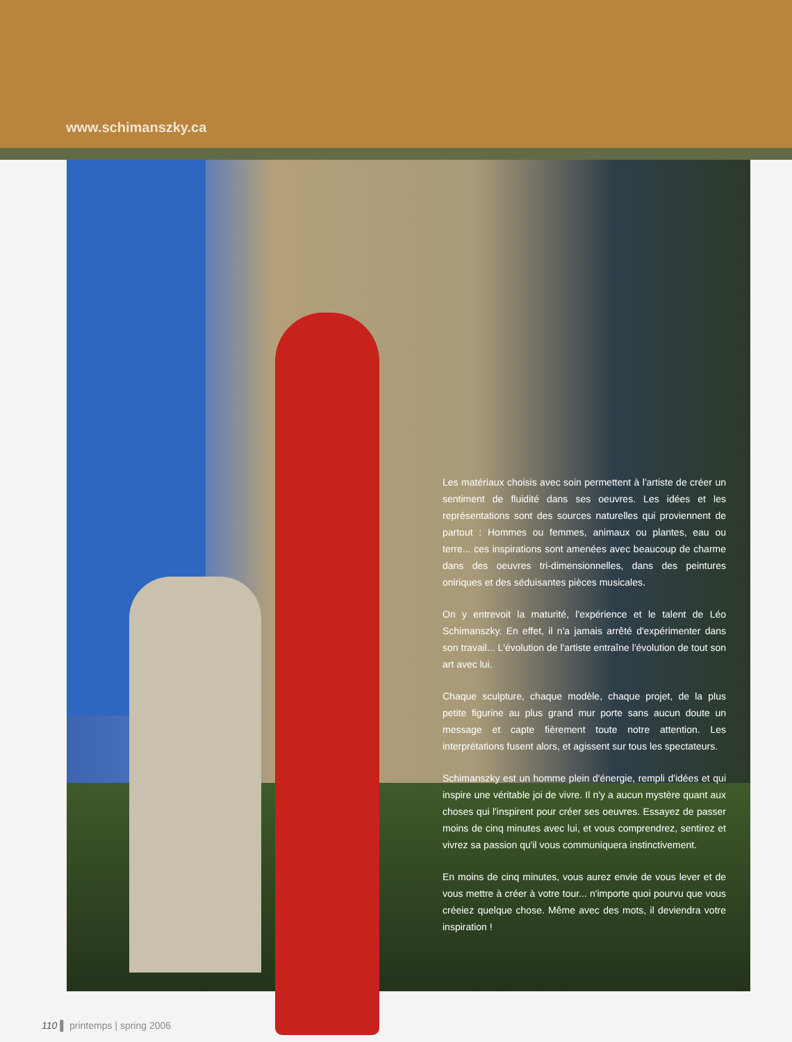www.schimanszky.ca
Les matériaux choisis avec soin permettent à l'artiste de créer un sentiment de fluidité dans ses oeuvres. Les idées et les représentations sont des sources naturelles qui proviennent de partout : Hommes ou femmes, animaux ou plantes, eau ou terre... ces inspirations sont amenées avec beaucoup de charme dans des oeuvres tri-dimensionnelles, dans des peintures oniriques et des séduisantes pièces musicales.
On y entrevoit la maturité, l'expérience et le talent de Léo Schimanszky. En effet, il n'a jamais arrêté d'expérimenter dans son travail... L'évolution de l'artiste entraîne l'évolution de tout son art avec lui.
Chaque sculpture, chaque modèle, chaque projet, de la plus petite figurine au plus grand mur porte sans aucun doute un message et capte fièrement toute notre attention. Les interprétations fusent alors, et agissent sur tous les spectateurs.
Schimanszky est un homme plein d'énergie, rempli d'idées et qui inspire une véritable joi de vivre. Il n'y a aucun mystère quant aux choses qui l'inspirent pour créer ses oeuvres. Essayez de passer moins de cinq minutes avec lui, et vous comprendrez, sentirez et vivrez sa passion qu'il vous communiquera instinctivement.
En moins de cinq minutes, vous aurez envie de vous lever et de vous mettre à créer à votre tour... n'importe quoi pourvu que vous créeiez quelque chose. Même avec des mots, il deviendra votre inspiration !
110 ▌ printemps | spring 2006